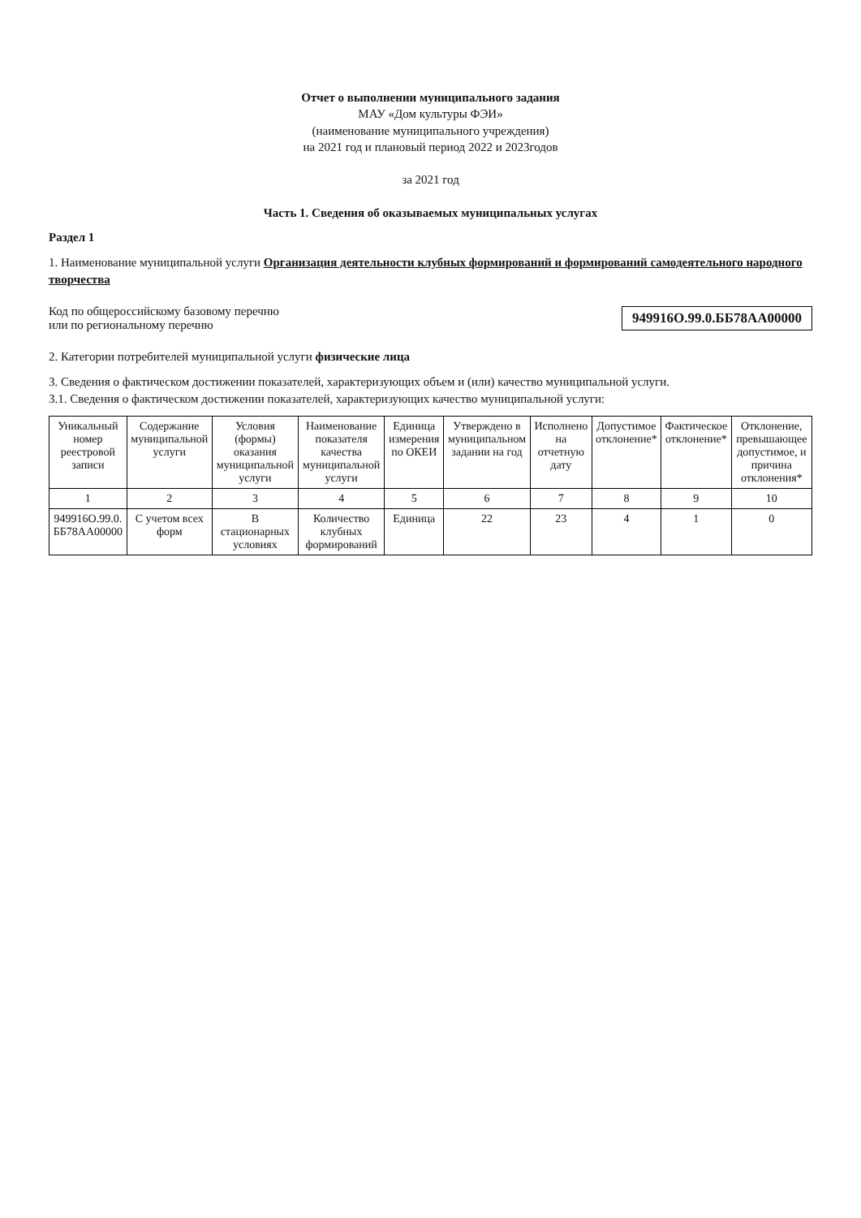Отчет о выполнении муниципального задания
МАУ «Дом культуры ФЭИ»
(наименование муниципального учреждения)
на 2021 год и плановый период 2022 и 2023годов
за 2021 год
Часть 1. Сведения об оказываемых муниципальных услугах
Раздел 1
1. Наименование муниципальной услуги Организация деятельности клубных формирований и формирований самодеятельного народного творчества
Код по общероссийскому базовому перечню
или по региональному перечню
949916О.99.0.ББ78АА00000
2. Категории потребителей муниципальной услуги физические лица
3. Сведения о фактическом достижении показателей, характеризующих объем и (или) качество муниципальной услуги.
3.1. Сведения о фактическом достижении показателей, характеризующих качество муниципальной услуги:
| Уникальный номер реестровой записи | Содержание муниципальной услуги | Условия (формы) оказания муниципальной услуги | Наименование показателя качества муниципальной услуги | Единица измерения по ОКЕИ | Утверждено в муниципальном задании на год | Исполнено на отчетную дату | Допустимое отклонение* | Фактическое отклонение* | Отклонение, превышающее допустимое, и причина отклонения* |
| --- | --- | --- | --- | --- | --- | --- | --- | --- | --- |
| 1 | 2 | 3 | 4 | 5 | 6 | 7 | 8 | 9 | 10 |
| 949916О.99.0. ББ78АА00000 | С учетом всех форм | В стационарных условиях | Количество клубных формирований | Единица | 22 | 23 | 4 | 1 | 0 |